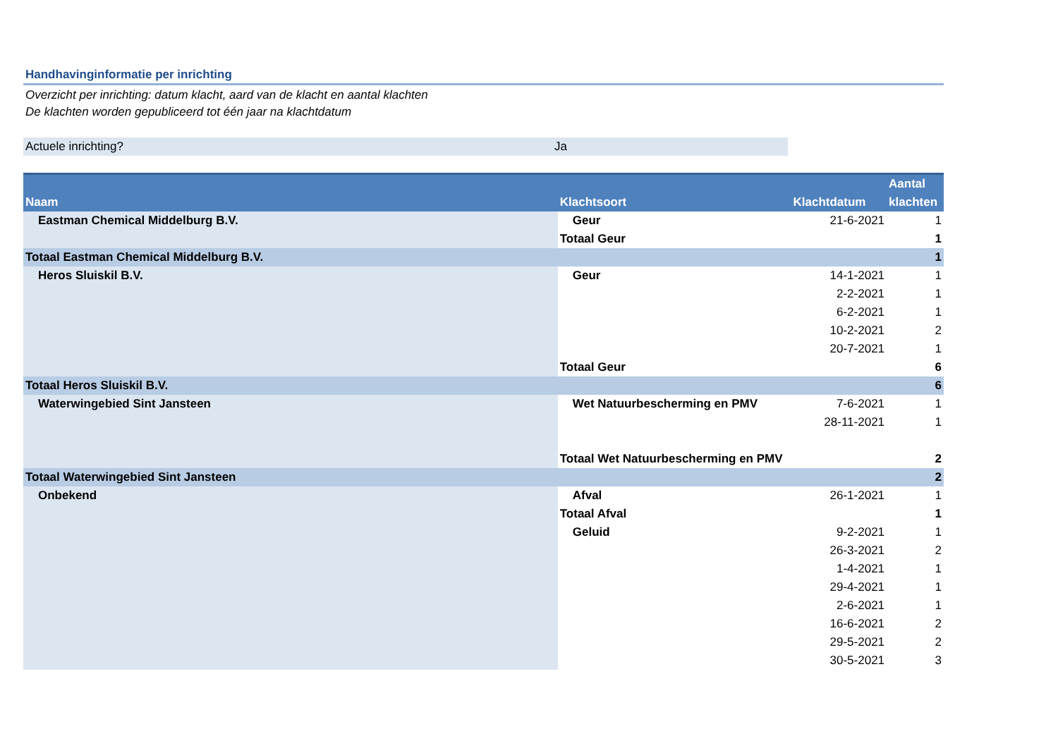Handhavinginformatie per inrichting
Overzicht per inrichting: datum klacht, aard van de klacht en aantal klachten
De klachten worden gepubliceerd tot één jaar na klachtdatum
Actuele inrichting? Ja
| Naam | Klachtsoort | Klachtdatum | Aantal klachten |
| --- | --- | --- | --- |
| Eastman Chemical Middelburg B.V. | Geur | 21-6-2021 | 1 |
| | Totaal Geur | | 1 |
| Totaal Eastman Chemical Middelburg B.V. | | | 1 |
| Heros Sluiskil B.V. | Geur | 14-1-2021 | 1 |
| | | 2-2-2021 | 1 |
| | | 6-2-2021 | 1 |
| | | 10-2-2021 | 2 |
| | | 20-7-2021 | 1 |
| | Totaal Geur | | 6 |
| Totaal Heros Sluiskil B.V. | | | 6 |
| Waterwingebied Sint Jansteen | Wet Natuurbescherming en PMV | 7-6-2021 | 1 |
| | | 28-11-2021 | 1 |
| | Totaal Wet Natuurbescherming en PMV | | 2 |
| Totaal Waterwingebied Sint Jansteen | | | 2 |
| Onbekend | Afval | 26-1-2021 | 1 |
| | Totaal Afval | | 1 |
| | Geluid | 9-2-2021 | 1 |
| | | 26-3-2021 | 2 |
| | | 1-4-2021 | 1 |
| | | 29-4-2021 | 1 |
| | | 2-6-2021 | 1 |
| | | 16-6-2021 | 2 |
| | | 29-5-2021 | 2 |
| | | 30-5-2021 | 3 |